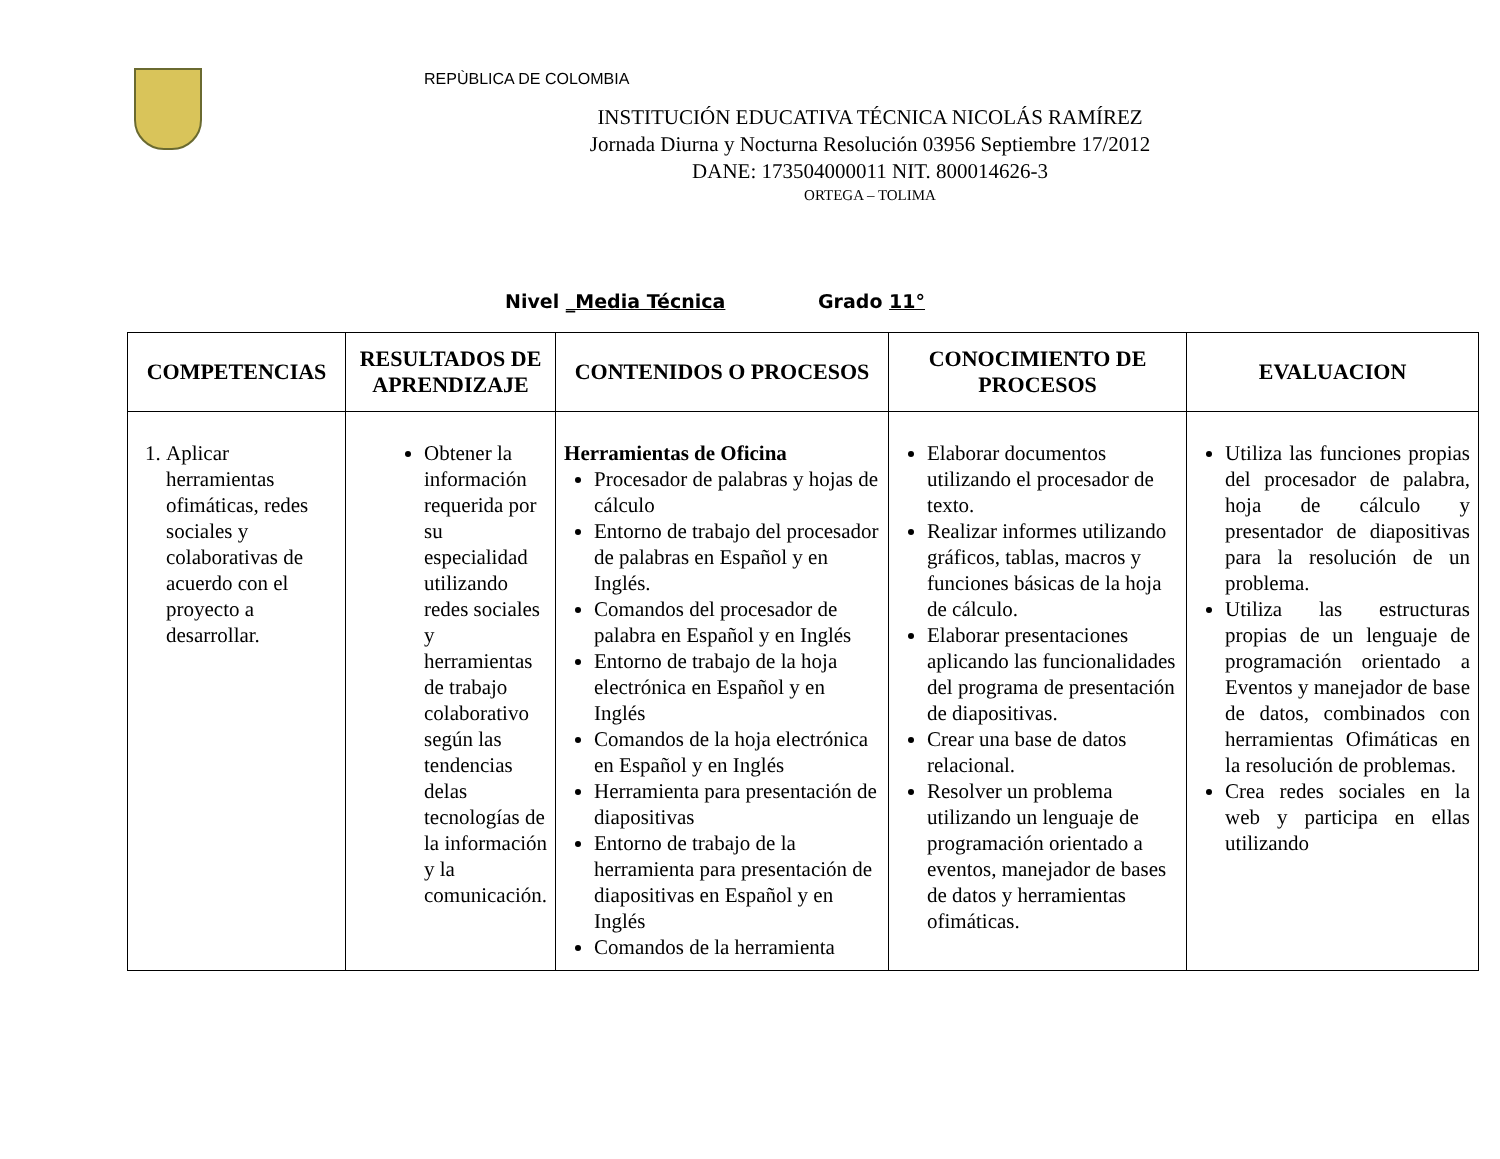REPÙBLICA DE COLOMBIA
INSTITUCIÓN EDUCATIVA TÉCNICA NICOLÁS RAMÍREZ
Jornada Diurna y Nocturna Resolución 03956 Septiembre 17/2012
DANE: 173504000011 NIT. 800014626-3
ORTEGA – TOLIMA
Nivel _Media Técnica Grado 11°
| COMPETENCIAS | RESULTADOS DE APRENDIZAJE | CONTENIDOS O PROCESOS | CONOCIMIENTO DE PROCESOS | EVALUACION |
| --- | --- | --- | --- | --- |
| 1. Aplicar herramientas ofimáticas, redes sociales y colaborativas de acuerdo con el proyecto a desarrollar. | Obtener la información requerida por su especialidad utilizando redes sociales y herramientas de trabajo colaborativo según las tendencias delas tecnologías de la información y la comunicación. | Herramientas de Oficina Procesador de palabras y hojas de cálculo Entorno de trabajo del procesador de palabras en Español y en Inglés. Comandos del procesador de palabra en Español y en Inglés Entorno de trabajo de la hoja electrónica en Español y en Inglés Comandos de la hoja electrónica en Español y en Inglés Herramienta para presentación de diapositivas Entorno de trabajo de la herramienta para presentación de diapositivas en Español y en Inglés Comandos de la herramienta | Elaborar documentos utilizando el procesador de texto. Realizar informes utilizando gráficos, tablas, macros y funciones básicas de la hoja de cálculo. Elaborar presentaciones aplicando las funcionalidades del programa de presentación de diapositivas. Crear una base de datos relacional. Resolver un problema utilizando un lenguaje de programación orientado a eventos, manejador de bases de datos y herramientas ofimáticas. | Utiliza las funciones propias del procesador de palabra, hoja de cálculo y presentador de diapositivas para la resolución de un problema. Utiliza las estructuras propias de un lenguaje de programación orientado a Eventos y manejador de base de datos, combinados con herramientas Ofimáticas en la resolución de problemas. Crea redes sociales en la web y participa en ellas utilizando |